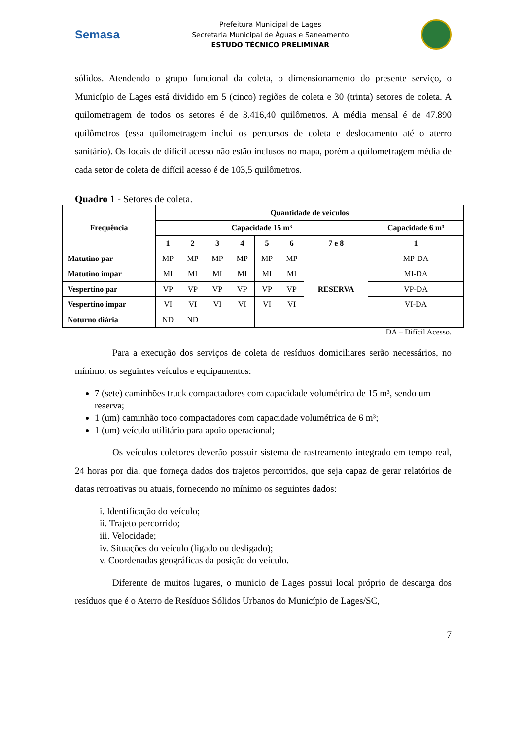Semasa
Prefeitura Municipal de Lages
Secretaria Municipal de Águas e Saneamento
ESTUDO TÉCNICO PRELIMINAR
sólidos. Atendendo o grupo funcional da coleta, o dimensionamento do presente serviço, o Município de Lages está dividido em 5 (cinco) regiões de coleta e 30 (trinta) setores de coleta. A quilometragem de todos os setores é de 3.416,40 quilômetros. A média mensal é de 47.890 quilômetros (essa quilometragem inclui os percursos de coleta e deslocamento até o aterro sanitário). Os locais de difícil acesso não estão inclusos no mapa, porém a quilometragem média de cada setor de coleta de difícil acesso é de 103,5 quilômetros.
Quadro 1 - Setores de coleta.
| Frequência | Quantidade de veículos | | | | | | | |
| --- | --- | --- | --- | --- | --- | --- | --- | --- |
| | Capacidade 15 m³ | | | | | | | Capacidade 6 m³ |
| | 1 | 2 | 3 | 4 | 5 | 6 | 7 e 8 | 1 |
| Matutino par | MP | MP | MP | MP | MP | MP | RESERVA | MP-DA |
| Matutino impar | MI | MI | MI | MI | MI | MI | | MI-DA |
| Vespertino par | VP | VP | VP | VP | VP | VP | | VP-DA |
| Vespertino impar | VI | VI | VI | VI | VI | VI | | VI-DA |
| Noturno diária | ND | ND | | | | | | |
DA – Difícil Acesso.
Para a execução dos serviços de coleta de resíduos domiciliares serão necessários, no mínimo, os seguintes veículos e equipamentos:
7 (sete) caminhões truck compactadores com capacidade volumétrica de 15 m³, sendo um reserva;
1 (um) caminhão toco compactadores com capacidade volumétrica de 6 m³;
1 (um) veículo utilitário para apoio operacional;
Os veículos coletores deverão possuir sistema de rastreamento integrado em tempo real, 24 horas por dia, que forneça dados dos trajetos percorridos, que seja capaz de gerar relatórios de datas retroativas ou atuais, fornecendo no mínimo os seguintes dados:
i. Identificação do veículo;
ii. Trajeto percorrido;
iii. Velocidade;
iv. Situações do veículo (ligado ou desligado);
v. Coordenadas geográficas da posição do veículo.
Diferente de muitos lugares, o municio de Lages possui local próprio de descarga dos resíduos que é o Aterro de Resíduos Sólidos Urbanos do Município de Lages/SC,
7